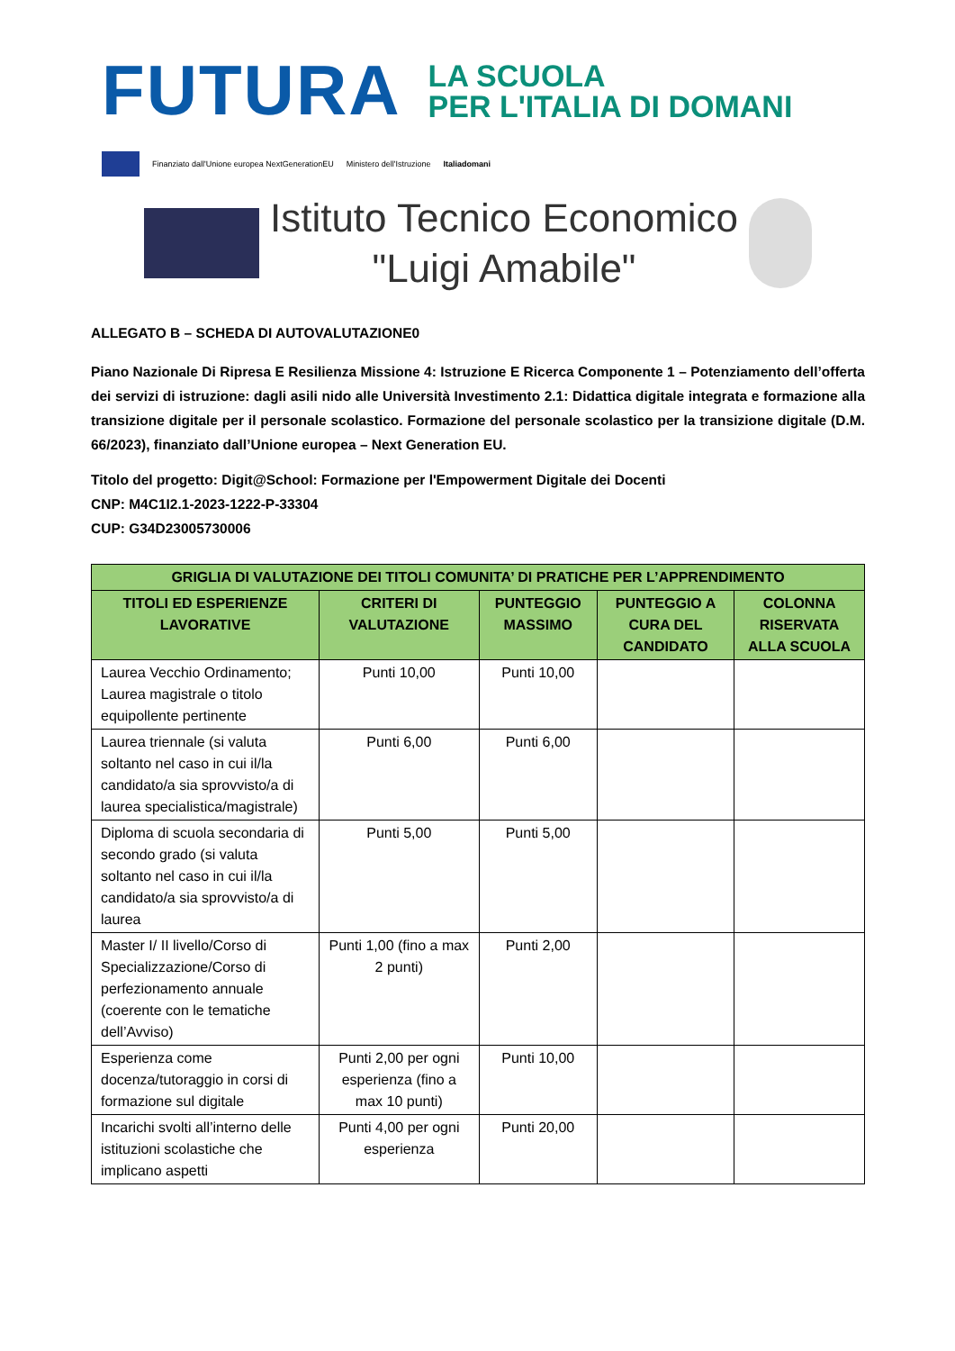FUTURA LA SCUOLA
PER L'ITALIA DI DOMANI
Finanziato dall'Unione europea NextGenerationEU Ministero dell'Istruzione Italiadomani
Istituto Tecnico Economico
"Luigi Amabile"
ALLEGATO B – SCHEDA DI AUTOVALUTAZIONE0
Piano Nazionale Di Ripresa E Resilienza Missione 4: Istruzione E Ricerca Componente 1 – Potenziamento dell’offerta dei servizi di istruzione: dagli asili nido alle Università Investimento 2.1: Didattica digitale integrata e formazione alla transizione digitale per il personale scolastico. Formazione del personale scolastico per la transizione digitale (D.M. 66/2023), finanziato dall’Unione europea – Next Generation EU.
Titolo del progetto: Digit@School: Formazione per l'Empowerment Digitale dei Docenti
CNP: M4C1I2.1-2023-1222-P-33304
CUP: G34D23005730006
| GRIGLIA DI VALUTAZIONE DEI TITOLI COMUNITA’ DI PRATICHE PER L’APPRENDIMENTO | | | | |
| --- | --- | --- | --- | --- |
| TITOLI ED ESPERIENZE LAVORATIVE | CRITERI DI VALUTAZIONE | PUNTEGGIO MASSIMO | PUNTEGGIO A CURA DEL CANDIDATO | COLONNA RISERVATA ALLA SCUOLA |
| Laurea Vecchio Ordinamento; Laurea magistrale o titolo equipollente pertinente | Punti 10,00 | Punti 10,00 | | |
| Laurea triennale (si valuta soltanto nel caso in cui il/la candidato/a sia sprovvisto/a di laurea specialistica/magistrale) | Punti 6,00 | Punti 6,00 | | |
| Diploma di scuola secondaria di secondo grado (si valuta soltanto nel caso in cui il/la candidato/a sia sprovvisto/a di laurea | Punti 5,00 | Punti 5,00 | | |
| Master I/ II livello/Corso di Specializzazione/Corso di perfezionamento annuale (coerente con le tematiche dell’Avviso) | Punti 1,00 (fino a max 2 punti) | Punti 2,00 | | |
| Esperienza come docenza/tutoraggio in corsi di formazione sul digitale | Punti 2,00 per ogni esperienza (fino a max 10 punti) | Punti 10,00 | | |
| Incarichi svolti all’interno delle istituzioni scolastiche che implicano aspetti | Punti 4,00 per ogni esperienza | Punti 20,00 | | |